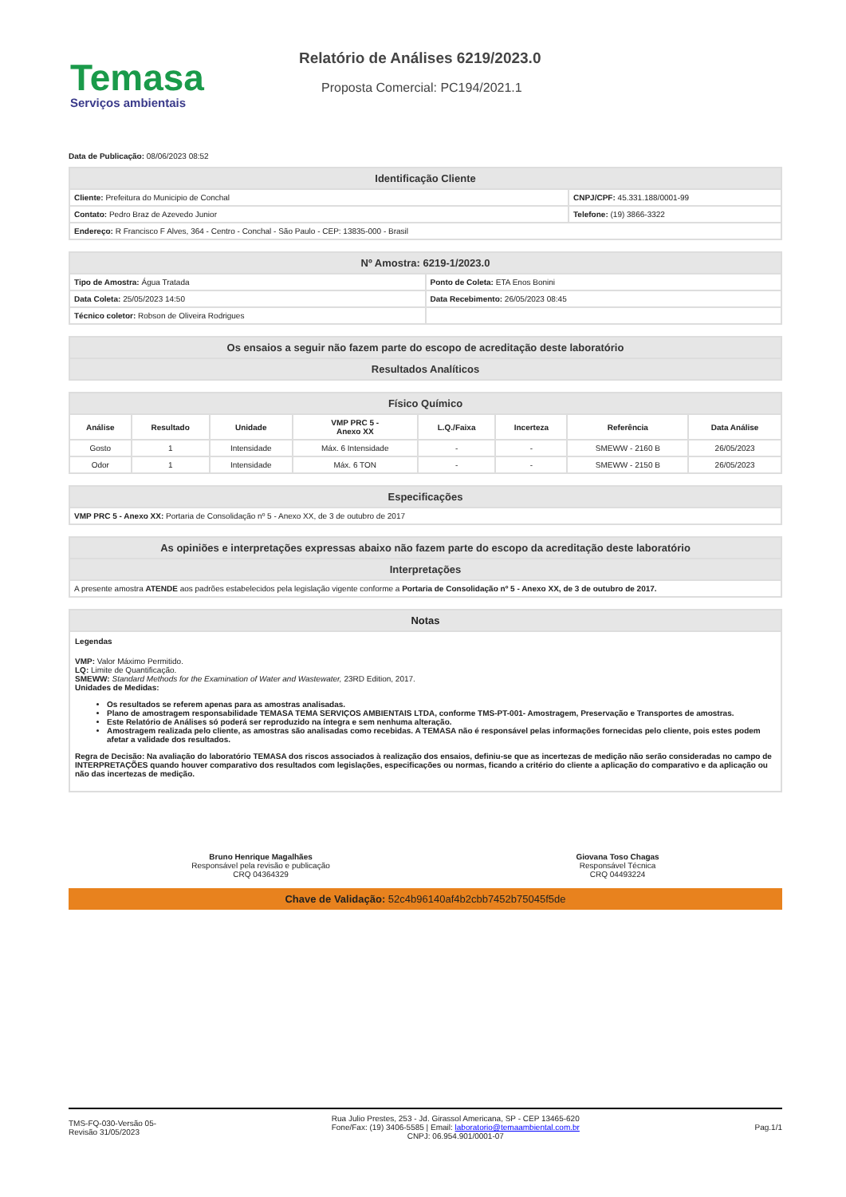Temasa
Serviços ambientais
Relatório de Análises 6219/2023.0
Proposta Comercial: PC194/2021.1
Data de Publicação: 08/06/2023 08:52
| Identificação Cliente | |
| --- | --- |
| Cliente: Prefeitura do Municipio de Conchal | CNPJ/CPF: 45.331.188/0001-99 |
| Contato: Pedro Braz de Azevedo Junior | Telefone: (19) 3866-3322 |
| Endereço: R Francisco F Alves, 364 - Centro - Conchal - São Paulo - CEP: 13835-000 - Brasil | |
| Nº Amostra: 6219-1/2023.0 | |
| --- | --- |
| Tipo de Amostra: Água Tratada | Ponto de Coleta: ETA Enos Bonini |
| Data Coleta: 25/05/2023 14:50 | Data Recebimento: 26/05/2023 08:45 |
| Técnico coletor: Robson de Oliveira Rodrigues | |
| Os ensaios a seguir não fazem parte do escopo de acreditação deste laboratório |
| --- |
| Resultados Analíticos |
| Físico Químico | | | | | | | |
| --- | --- | --- | --- | --- | --- | --- | --- |
| Análise | Resultado | Unidade | VMP PRC 5 - Anexo XX | L.Q./Faixa | Incerteza | Referência | Data Análise |
| Gosto | 1 | Intensidade | Máx. 6 Intensidade | - | - | SMEWW - 2160 B | 26/05/2023 |
| Odor | 1 | Intensidade | Máx. 6 TON | - | - | SMEWW - 2150 B | 26/05/2023 |
| Especificações |
| --- |
| VMP PRC 5 - Anexo XX: Portaria de Consolidação nº 5 - Anexo XX, de 3 de outubro de 2017 |
| As opiniões e interpretações expressas abaixo não fazem parte do escopo da acreditação deste laboratório |
| --- |
| Interpretações |
| A presente amostra ATENDE aos padrões estabelecidos pela legislação vigente conforme a Portaria de Consolidação nº 5 - Anexo XX, de 3 de outubro de 2017. |
Notas
Legendas
VMP: Valor Máximo Permitido.
LQ: Limite de Quantificação.
SMEWW: Standard Methods for the Examination of Water and Wastewater, 23RD Edition, 2017.
Unidades de Medidas:
Os resultados se referem apenas para as amostras analisadas.
Plano de amostragem responsabilidade TEMASA TEMA SERVIÇOS AMBIENTAIS LTDA, conforme TMS-PT-001- Amostragem, Preservação e Transportes de amostras.
Este Relatório de Análises só poderá ser reproduzido na íntegra e sem nenhuma alteração.
Amostragem realizada pelo cliente, as amostras são analisadas como recebidas. A TEMASA não é responsável pelas informações fornecidas pelo cliente, pois estes podem afetar a validade dos resultados.
Regra de Decisão: Na avaliação do laboratório TEMASA dos riscos associados à realização dos ensaios, definiu-se que as incertezas de medição não serão consideradas no campo de INTERPRETAÇÕES quando houver comparativo dos resultados com legislações, especificações ou normas, ficando a critério do cliente a aplicação do comparativo e da aplicação ou não das incertezas de medição.
Bruno Henrique Magalhães
Responsável pela revisão e publicação
CRQ 04364329
Giovana Toso Chagas
Responsável Técnica
CRQ 04493224
Chave de Validação: 52c4b96140af4b2cbb7452b75045f5de
TMS-FQ-030-Versão 05-
Revisão 31/05/2023
Rua Julio Prestes, 253 - Jd. Girassol Americana, SP - CEP 13465-620
Fone/Fax: (19) 3406-5585 | Email: laboratorio@temaambiental.com.br
CNPJ: 06.954.901/0001-07
Pag.1/1